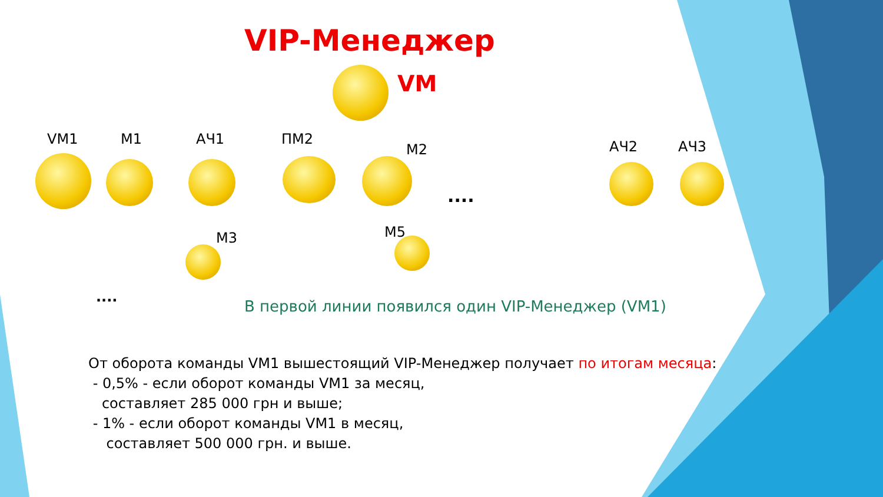VIP-Менеджер
VM
VM1 M1 АЧ1 ПМ2
M2 АЧ2 АЧ3
M3 M5
....
....
В первой линии появился один VIP-Менеджер (VM1)
От оборота команды VM1 вышестоящий VIP-Менеджер получает по итогам месяца:
- 0,5% - если оборот команды VM1 за месяц,
составляет 285 000 грн и выше;
- 1% - если оборот команды VM1 в месяц,
составляет 500 000 грн. и выше.